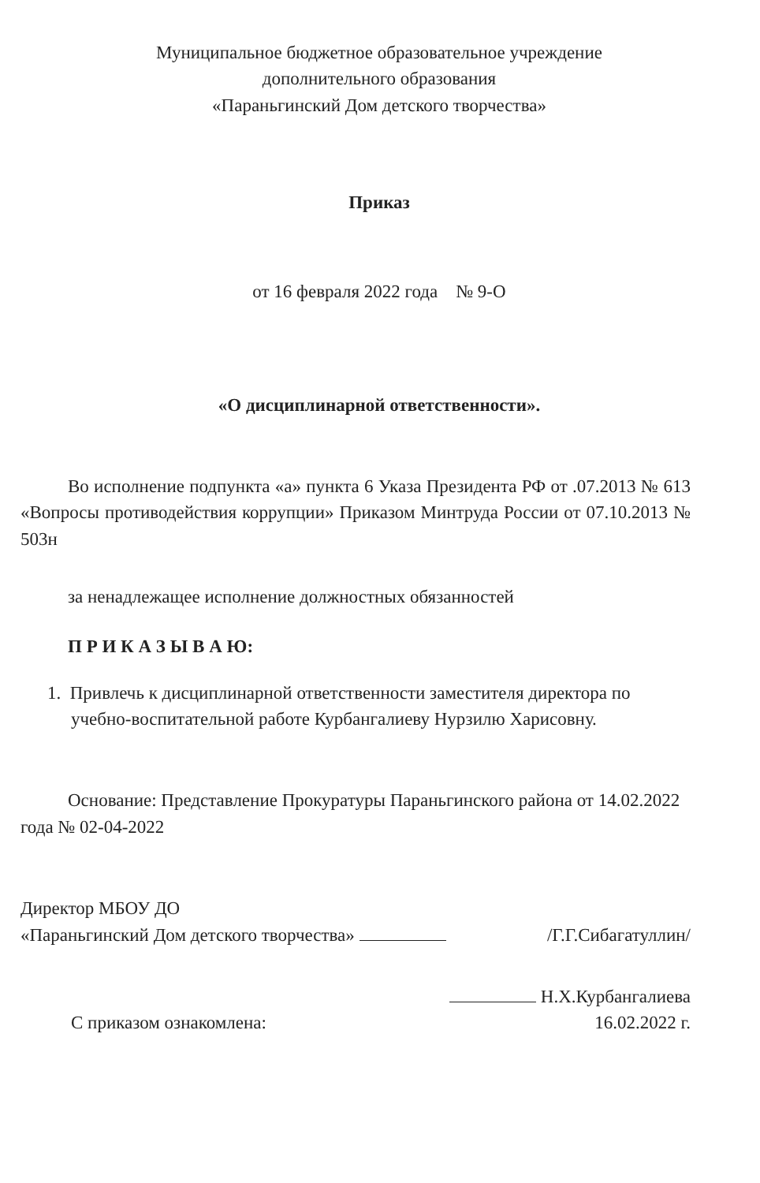Муниципальное бюджетное образовательное учреждение
дополнительного образования
«Параньгинский Дом детского творчества»
Приказ
от 16 февраля 2022 года № 9-О
«О дисциплинарной ответственности».
Во исполнение подпункта «а» пункта 6 Указа Президента РФ от .07.2013 № 613 «Вопросы противодействия коррупции» Приказом Минтруда России от 07.10.2013 № 503н
за ненадлежащее исполнение должностных обязанностей
П Р И К А З Ы В А Ю:
1. Привлечь к дисциплинарной ответственности заместителя директора по учебно-воспитательной работе Курбангалиеву Нурзилю Харисовну.
Основание: Представление Прокуратуры Параньгинского района от 14.02.2022 года № 02-04-2022
Директор МБОУ ДО
«Параньгинский Дом детского творчества»
/Г.Г.Сибагатуллин/
С приказом ознакомлена:
Н.Х.Курбангалиева
16.02.2022 г.